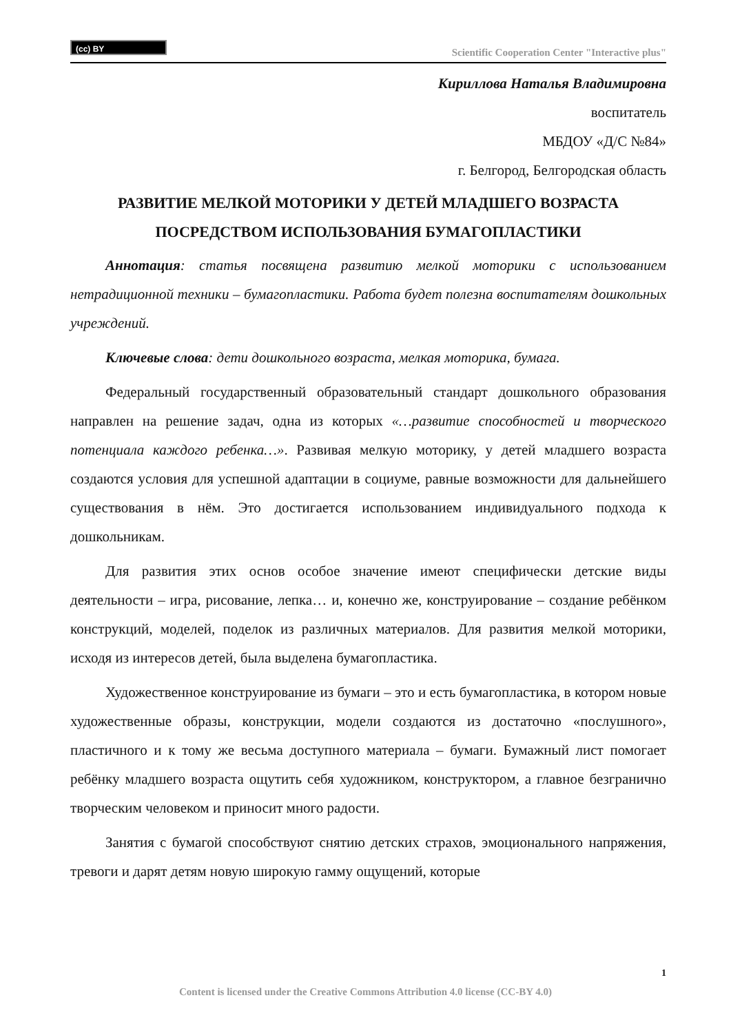(cc) BY
Scientific Cooperation Center "Interactive plus"
Кириллова Наталья Владимировна
воспитатель
МБДОУ «Д/С №84»
г. Белгород, Белгородская область
РАЗВИТИЕ МЕЛКОЙ МОТОРИКИ У ДЕТЕЙ МЛАДШЕГО ВОЗРАСТА ПОСРЕДСТВОМ ИСПОЛЬЗОВАНИЯ БУМАГОПЛАСТИКИ
Аннотация: статья посвящена развитию мелкой моторики с использованием нетрадиционной техники – бумагопластики. Работа будет полезна воспитателям дошкольных учреждений.
Ключевые слова: дети дошкольного возраста, мелкая моторика, бумага.
Федеральный государственный образовательный стандарт дошкольного образования направлен на решение задач, одна из которых «…развитие способностей и творческого потенциала каждого ребенка…». Развивая мелкую моторику, у детей младшего возраста создаются условия для успешной адаптации в социуме, равные возможности для дальнейшего существования в нём. Это достигается использованием индивидуального подхода к дошкольникам.
Для развития этих основ особое значение имеют специфически детские виды деятельности – игра, рисование, лепка… и, конечно же, конструирование – создание ребёнком конструкций, моделей, поделок из различных материалов. Для развития мелкой моторики, исходя из интересов детей, была выделена бумагопластика.
Художественное конструирование из бумаги – это и есть бумагопластика, в котором новые художественные образы, конструкции, модели создаются из достаточно «послушного», пластичного и к тому же весьма доступного материала – бумаги. Бумажный лист помогает ребёнку младшего возраста ощутить себя художником, конструктором, а главное безгранично творческим человеком и приносит много радости.
Занятия с бумагой способствуют снятию детских страхов, эмоционального напряжения, тревоги и дарят детям новую широкую гамму ощущений, которые
1
Content is licensed under the Creative Commons Attribution 4.0 license (CC-BY 4.0)